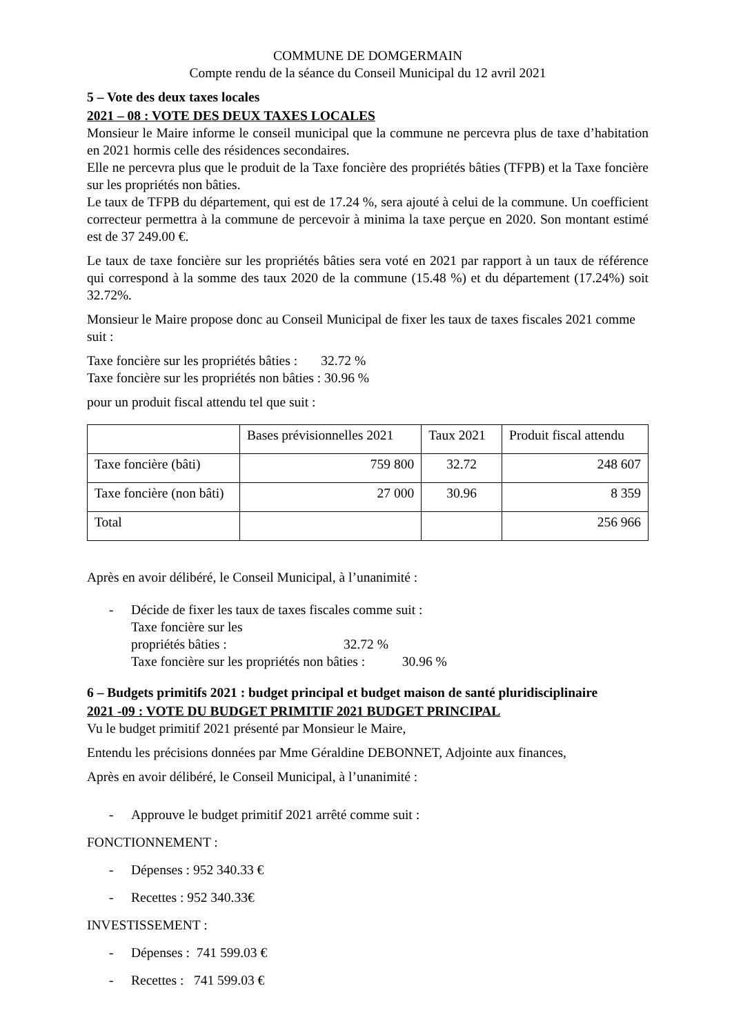COMMUNE DE DOMGERMAIN
Compte rendu de la séance du Conseil Municipal du 12 avril 2021
5 – Vote des deux taxes locales
2021 – 08 : VOTE DES DEUX TAXES LOCALES
Monsieur le Maire informe le conseil municipal que la commune ne percevra plus de taxe d’habitation en 2021 hormis celle des résidences secondaires.
Elle ne percevra plus que le produit de la Taxe foncière des propriétés bâties (TFPB) et la Taxe foncière sur les propriétés non bâties.
Le taux de TFPB du département, qui est de 17.24 %, sera ajouté à celui de la commune. Un coefficient correcteur permettra à la commune de percevoir à minima la taxe perçue en 2020. Son montant estimé est de 37 249.00 €.
Le taux de taxe foncière sur les propriétés bâties sera voté en 2021 par rapport à un taux de référence qui correspond à la somme des taux 2020 de la commune (15.48 %) et du département (17.24%) soit 32.72%.
Monsieur le Maire propose donc au Conseil Municipal de fixer les taux de taxes fiscales 2021 comme suit :
Taxe foncière sur les propriétés bâties : 32.72 %
Taxe foncière sur les propriétés non bâties : 30.96 %
pour un produit fiscal attendu tel que suit :
| | Bases prévisionnelles 2021 | Taux 2021 | Produit fiscal attendu |
| Taxe foncière (bâti) | 759 800 | 32.72 | 248 607 |
| Taxe foncière (non bâti) | 27 000 | 30.96 | 8 359 |
| Total | | | 256 966 |
Après en avoir délibéré, le Conseil Municipal, à l’unanimité :
- Décide de fixer les taux de taxes fiscales comme suit :
Taxe foncière sur les propriétés bâties : 32.72 %
Taxe foncière sur les propriétés non bâties : 30.96 %
6 – Budgets primitifs 2021 : budget principal et budget maison de santé pluridisciplinaire
2021 -09 : VOTE DU BUDGET PRIMITIF 2021 BUDGET PRINCIPAL
Vu le budget primitif 2021 présenté par Monsieur le Maire,
Entendu les précisions données par Mme Géraldine DEBONNET, Adjointe aux finances,
Après en avoir délibéré, le Conseil Municipal, à l’unanimité :
- Approuve le budget primitif 2021 arrêté comme suit :
FONCTIONNEMENT :
- Dépenses : 952 340.33 €
- Recettes : 952 340.33€
INVESTISSEMENT :
- Dépenses : 741 599.03 €
- Recettes : 741 599.03 €